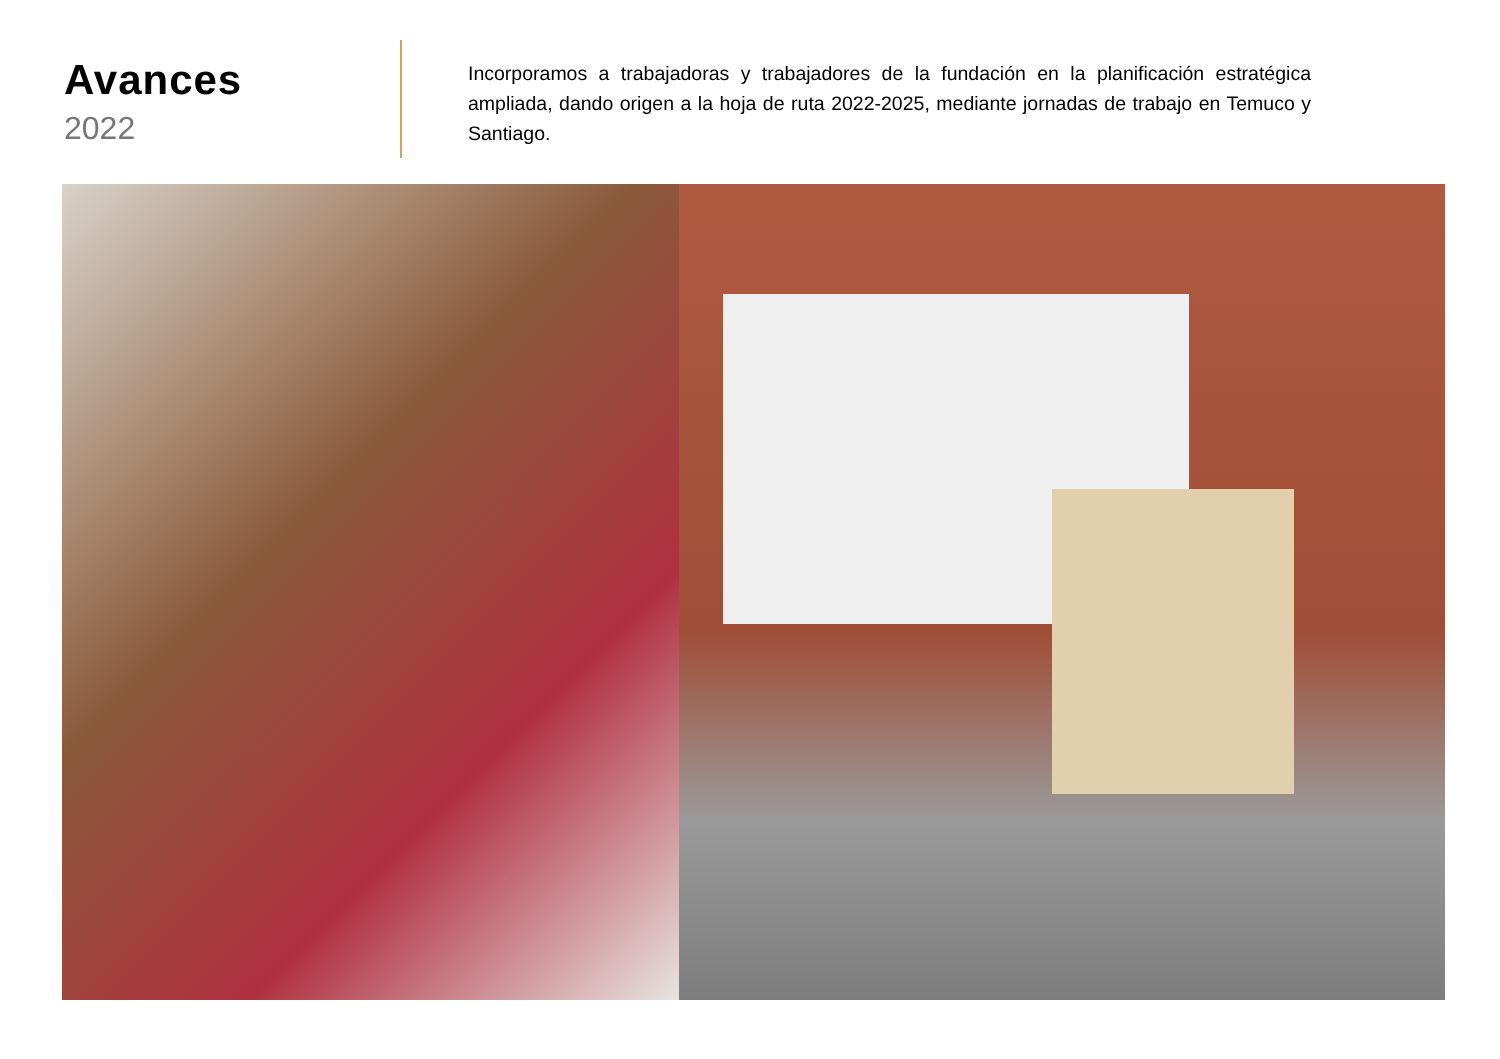Avances
2022
Incorporamos a trabajadoras y trabajadores de la fundación en la planificación estratégica ampliada, dando origen a la hoja de ruta 2022-2025, mediante jornadas de trabajo en Temuco y Santiago.